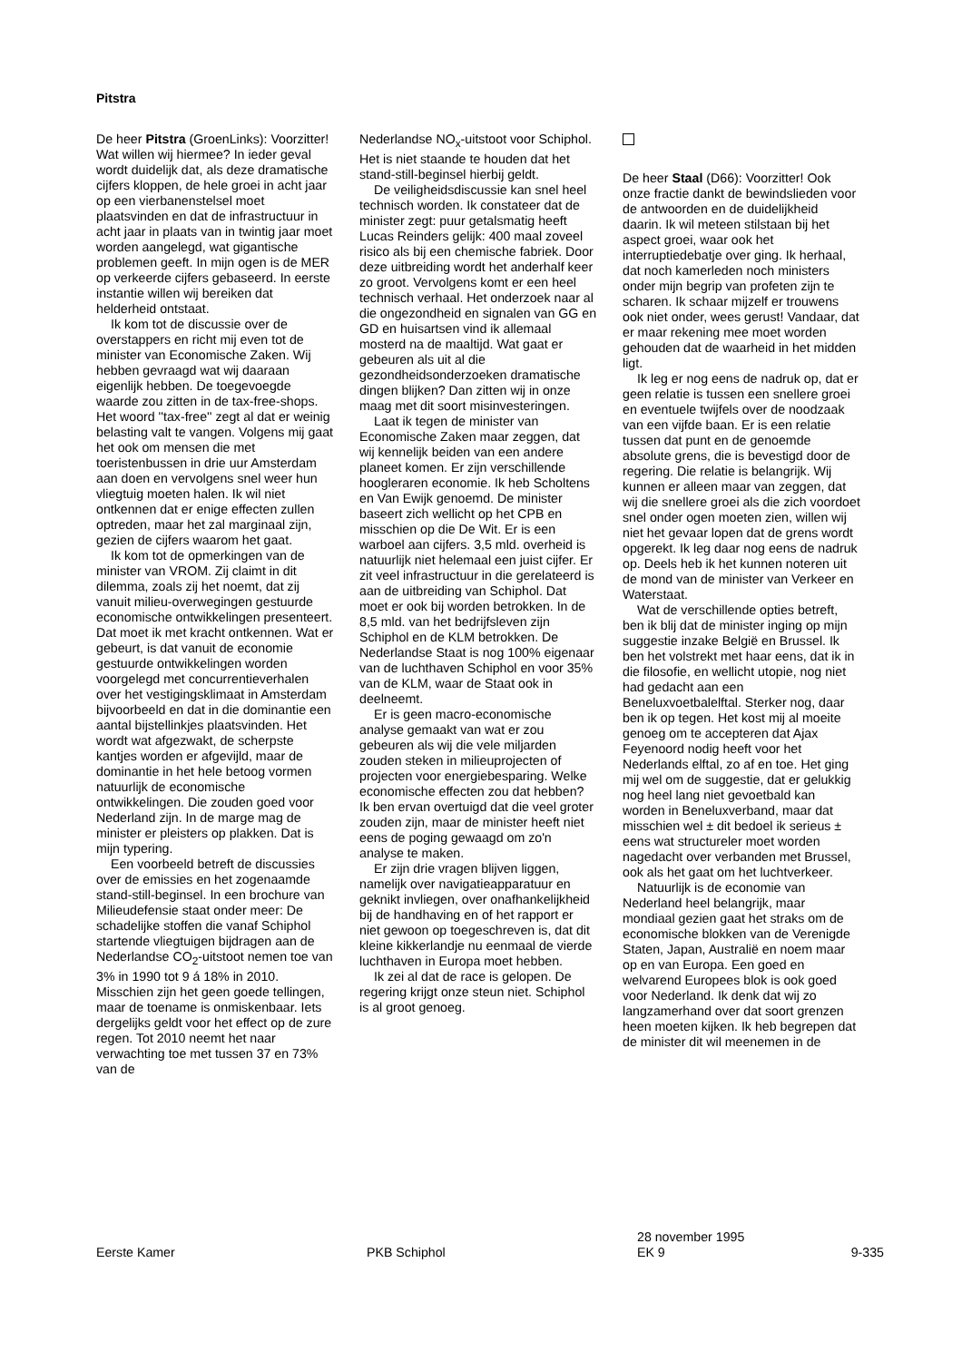Pitstra
De heer Pitstra (GroenLinks): Voorzitter! Wat willen wij hiermee? In ieder geval wordt duidelijk dat, als deze dramatische cijfers kloppen, de hele groei in acht jaar op een vierbanenstelsel moet plaatsvinden en dat de infrastructuur in acht jaar in plaats van in twintig jaar moet worden aangelegd, wat gigantische problemen geeft. In mijn ogen is de MER op verkeerde cijfers gebaseerd. In eerste instantie willen wij bereiken dat helderheid ontstaat.
Ik kom tot de discussie over de overstappers en richt mij even tot de minister van Economische Zaken. Wij hebben gevraagd wat wij daaraan eigenlijk hebben. De toegevoegde waarde zou zitten in de tax-free-shops. Het woord ''tax-free'' zegt al dat er weinig belasting valt te vangen. Volgens mij gaat het ook om mensen die met toeristenbussen in drie uur Amsterdam aan doen en vervolgens snel weer hun vliegtuig moeten halen. Ik wil niet ontkennen dat er enige effecten zullen optreden, maar het zal marginaal zijn, gezien de cijfers waarom het gaat.
Ik kom tot de opmerkingen van de minister van VROM. Zij claimt in dit dilemma, zoals zij het noemt, dat zij vanuit milieu-overwegingen gestuurde economische ontwikkelingen presenteert. Dat moet ik met kracht ontkennen. Wat er gebeurt, is dat vanuit de economie gestuurde ontwikkelingen worden voorgelegd met concurrentieverhalen over het vestigingsklimaat in Amsterdam bijvoorbeeld en dat in die dominantie een aantal bijstellinkjes plaatsvinden. Het wordt wat afgezwakt, de scherpste kantjes worden er afgevijld, maar de dominantie in het hele betoog vormen natuurlijk de economische ontwikkelingen. Die zouden goed voor Nederland zijn. In de marge mag de minister er pleisters op plakken. Dat is mijn typering.
Een voorbeeld betreft de discussies over de emissies en het zogenaamde stand-still-beginsel. In een brochure van Milieudefensie staat onder meer: De schadelijke stoffen die vanaf Schiphol startende vliegtuigen bijdragen aan de Nederlandse CO<sub>2</sub>-uitstoot nemen toe van 3% in 1990 tot 9 á 18% in 2010. Misschien zijn het geen goede tellingen, maar de toename is onmiskenbaar. Iets dergelijks geldt voor het effect op de zure regen. Tot 2010 neemt het naar verwachting toe met tussen 37 en 73% van de
Nederlandse NO<sub>x</sub>-uitstoot voor Schiphol. Het is niet staande te houden dat het stand-still-beginsel hierbij geldt.
De veiligheidsdiscussie kan snel heel technisch worden. Ik constateer dat de minister zegt: puur getalsmatig heeft Lucas Reinders gelijk: 400 maal zoveel risico als bij een chemische fabriek. Door deze uitbreiding wordt het anderhalf keer zo groot. Vervolgens komt er een heel technisch verhaal. Het onderzoek naar al die ongezondheid en signalen van GG en GD en huisartsen vind ik allemaal mosterd na de maaltijd. Wat gaat er gebeuren als uit al die gezondheidsonderzoeken dramatische dingen blijken? Dan zitten wij in onze maag met dit soort misinvesteringen.
Laat ik tegen de minister van Economische Zaken maar zeggen, dat wij kennelijk beiden van een andere planeet komen. Er zijn verschillende hoogleraren economie. Ik heb Scholtens en Van Ewijk genoemd. De minister baseert zich wellicht op het CPB en misschien op die De Wit. Er is een warboel aan cijfers. 3,5 mld. overheid is natuurlijk niet helemaal een juist cijfer. Er zit veel infrastructuur in die gerelateerd is aan de uitbreiding van Schiphol. Dat moet er ook bij worden betrokken. In de 8,5 mld. van het bedrijfsleven zijn Schiphol en de KLM betrokken. De Nederlandse Staat is nog 100% eigenaar van de luchthaven Schiphol en voor 35% van de KLM, waar de Staat ook in deelneemt.
Er is geen macro-economische analyse gemaakt van wat er zou gebeuren als wij die vele miljarden zouden steken in milieuprojecten of projecten voor energiebesparing. Welke economische effecten zou dat hebben? Ik ben ervan overtuigd dat die veel groter zouden zijn, maar de minister heeft niet eens de poging gewaagd om zo'n analyse te maken.
Er zijn drie vragen blijven liggen, namelijk over navigatieapparatuur en geknikt invliegen, over onafhankelijkheid bij de handhaving en of het rapport er niet gewoon op toegeschreven is, dat dit kleine kikkerlandje nu eenmaal de vierde luchthaven in Europa moet hebben.
Ik zei al dat de race is gelopen. De regering krijgt onze steun niet. Schiphol is al groot genoeg.
De heer Staal (D66): Voorzitter! Ook onze fractie dankt de bewindslieden voor de antwoorden en de duidelijkheid daarin. Ik wil meteen stilstaan bij het aspect groei, waar ook het interruptiedebatje over ging. Ik herhaal, dat noch kamerleden noch ministers onder mijn begrip van profeten zijn te scharen. Ik schaar mijzelf er trouwens ook niet onder, wees gerust! Vandaar, dat er maar rekening mee moet worden gehouden dat de waarheid in het midden ligt.
Ik leg er nog eens de nadruk op, dat er geen relatie is tussen een snellere groei en eventuele twijfels over de noodzaak van een vijfde baan. Er is een relatie tussen dat punt en de genoemde absolute grens, die is bevestigd door de regering. Die relatie is belangrijk. Wij kunnen er alleen maar van zeggen, dat wij die snellere groei als die zich voordoet snel onder ogen moeten zien, willen wij niet het gevaar lopen dat de grens wordt opgerekt. Ik leg daar nog eens de nadruk op. Deels heb ik het kunnen noteren uit de mond van de minister van Verkeer en Waterstaat.
Wat de verschillende opties betreft, ben ik blij dat de minister inging op mijn suggestie inzake België en Brussel. Ik ben het volstrekt met haar eens, dat ik in die filosofie, en wellicht utopie, nog niet had gedacht aan een Beneluxvoetbalelftal. Sterker nog, daar ben ik op tegen. Het kost mij al moeite genoeg om te accepteren dat Ajax Feyenoord nodig heeft voor het Nederlands elftal, zo af en toe. Het ging mij wel om de suggestie, dat er gelukkig nog heel lang niet gevoetbald kan worden in Beneluxverband, maar dat misschien wel ± dit bedoel ik serieus ± eens wat structureler moet worden nagedacht over verbanden met Brussel, ook als het gaat om het luchtverkeer.
Natuurlijk is de economie van Nederland heel belangrijk, maar mondiaal gezien gaat het straks om de economische blokken van de Verenigde Staten, Japan, Australië en noem maar op en van Europa. Een goed en welvarend Europees blok is ook goed voor Nederland. Ik denk dat wij zo langzamerhand over dat soort grenzen heen moeten kijken. Ik heb begrepen dat de minister dit wil meenemen in de
Eerste Kamer
PKB Schiphol 28 november 1995
EK 9
9-335